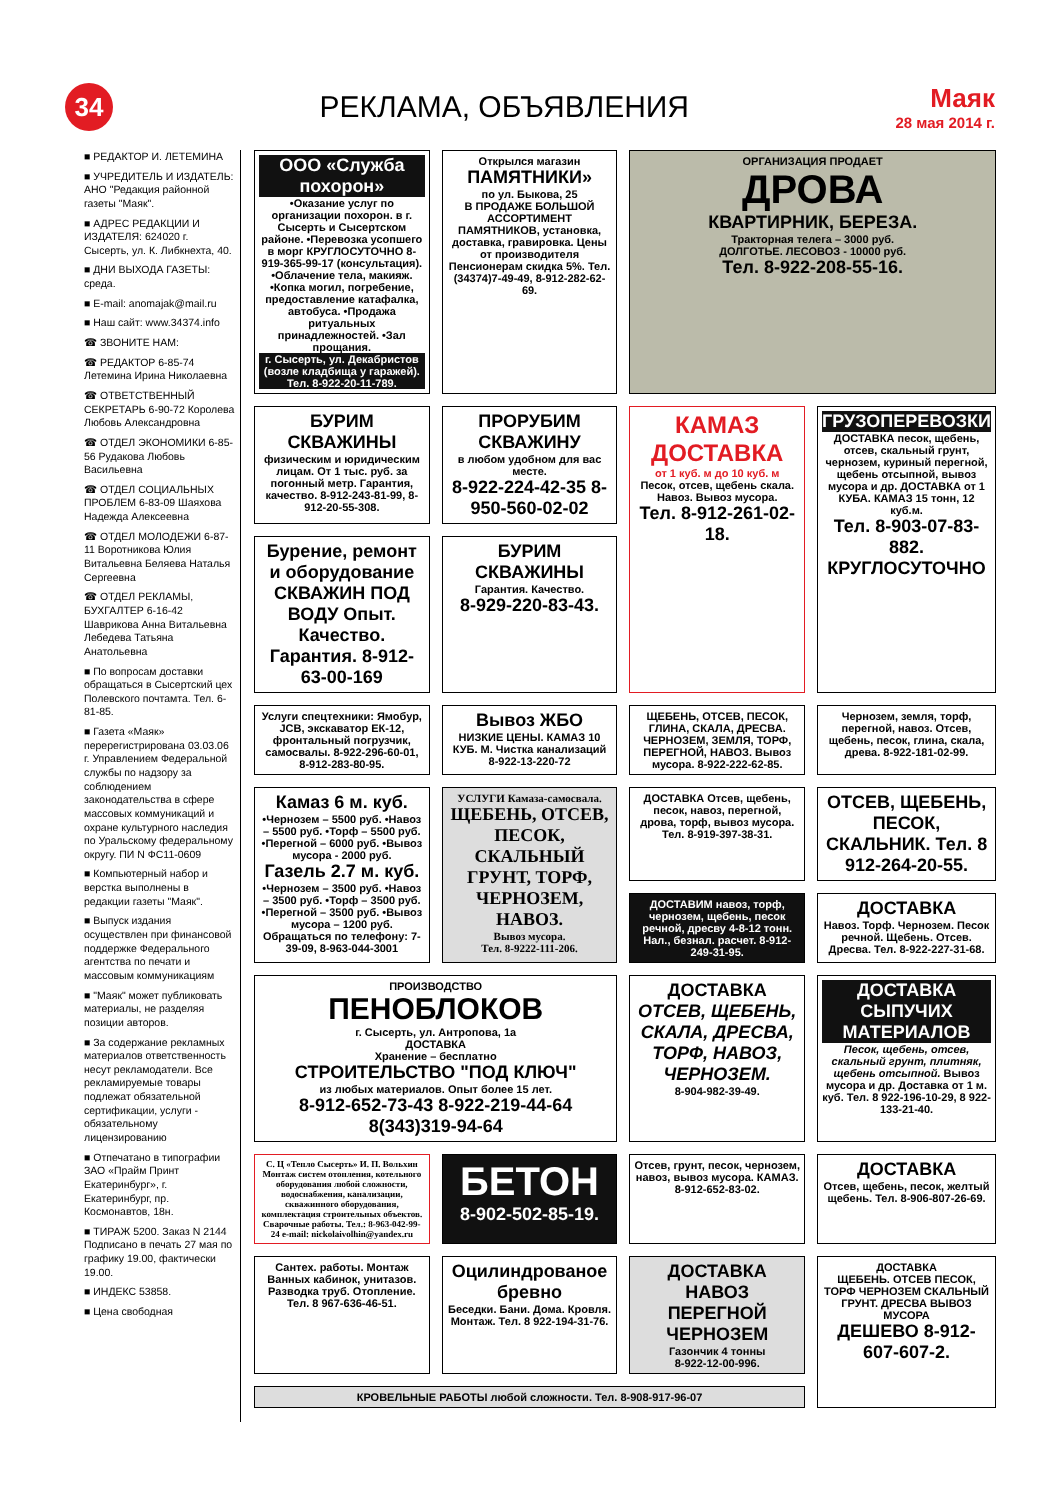34
РЕКЛАМА, ОБЪЯВЛЕНИЯ
Маяк
28 мая 2014 г.
■ РЕДАКТОР И. ЛЕТЕМИНА
■ УЧРЕДИТЕЛЬ И ИЗДАТЕЛЬ: АНО "Редакция районной газеты "Маяк".
■ АДРЕС РЕДАКЦИИ И ИЗДАТЕЛЯ: 624020 г. Сысерть, ул. К. Либкнехта, 40.
■ ДНИ ВЫХОДА ГАЗЕТЫ: среда.
■ E-mail: anomajak@mail.ru
■ Наш сайт: www.34374.info
☎ ЗВОНИТЕ НАМ:
☎ РЕДАКТОР 6-85-74 Летемина Ирина Николаевна
☎ ОТВЕТСТВЕННЫЙ СЕКРЕТАРЬ 6-90-72 Королева Любовь Александровна
☎ ОТДЕЛ ЭКОНОМИКИ 6-85-56 Рудакова Любовь Васильевна
☎ ОТДЕЛ СОЦИАЛЬНЫХ ПРОБЛЕМ 6-83-09 Шаяхова Надежда Алексеевна
☎ ОТДЕЛ МОЛОДЕЖИ 6-87-11 Воротникова Юлия Витальевна Беляева Наталья Сергеевна
☎ ОТДЕЛ РЕКЛАМЫ, БУХГАЛТЕР 6-16-42 Шаврикова Анна Витальевна Лебедева Татьяна Анатольевна
■ По вопросам доставки обращаться в Сысертский цех Полевского почтамта. Тел. 6-81-85.
■ Газета «Маяк» перерегистрирована 03.03.06 г. Управлением Федеральной службы по надзору за соблюдением законодательства в сфере массовых коммуникаций и охране культурного наследия по Уральскому федеральному округу. ПИ N ФС11-0609
■ Компьютерный набор и верстка выполнены в редакции газеты "Маяк".
■ Выпуск издания осуществлен при финансовой поддержке Федерального агентства по печати и массовым коммуникациям
■ "Маяк" может публиковать материалы, не разделяя позиции авторов.
■ За содержание рекламных материалов ответственность несут рекламодатели. Все рекламируемые товары подлежат обязательной сертификации, услуги - обязательному лицензированию
■ Отпечатано в типографии ЗАО «Прайм Принт Екатеринбург», г. Екатеринбург, пр. Космонавтов, 18н.
■ ТИРАЖ 5200. Заказ N 2144 Подписано в печать 27 мая по графику 19.00, фактически 19.00.
■ ИНДЕКС 53858.
■ Цена свободная
ООО «Служба похорон»
•Оказание услуг по организации похорон. в г. Сысерть и Сысертском районе. •Перевозка усопшего в морг КРУГЛОСУТОЧНО 8-919-365-99-17 (консультация). •Облачение тела, макияж. •Копка могил, погребение, предоставление катафалка, автобуса. •Продажа ритуальных принадлежностей. •Зал прощания.
г. Сысерть, ул. Декабристов (возле кладбища у гаражей). Тел. 8-922-20-11-789.
Открылся магазин ПАМЯТНИКИ»
по ул. Быкова, 25
В ПРОДАЖЕ БОЛЬШОЙ АССОРТИМЕНТ ПАМЯТНИКОВ, установка, доставка, гравировка. Цены от производителя Пенсионерам скидка 5%. Тел. (34374)7-49-49, 8-912-282-62-69.
ОРГАНИЗАЦИЯ ПРОДАЕТ
ДРОВА
КВАРТИРНИК, БЕРЕЗА.
Тракторная телега – 3000 руб.
ДОЛГОТЬЕ. ЛЕСОВОЗ - 10000 руб.
Тел. 8-922-208-55-16.
БУРИМ СКВАЖИНЫ
физическим и юридическим лицам. От 1 тыс. руб. за погонный метр. Гарантия, качество. 8-912-243-81-99, 8-912-20-55-308.
ПРОРУБИМ СКВАЖИНУ
в любом удобном для вас месте.
8-922-224-42-35 8-950-560-02-02
КАМАЗ ДОСТАВКА
от 1 куб. м до 10 куб. м
Песок, отсев, щебень скала. Навоз. Вывоз мусора.
Тел. 8-912-261-02-18.
ГРУЗОПЕРЕВОЗКИ
ДОСТАВКА песок, щебень, отсев, скальный грунт, чернозем, куриный перегной, щебень отсыпной, вывоз мусора и др. ДОСТАВКА от 1 КУБА. КАМАЗ 15 тонн, 12 куб.м.
Тел. 8-903-07-83-882. КРУГЛОСУТОЧНО
Бурение, ремонт и оборудование СКВАЖИН ПОД ВОДУ Опыт. Качество. Гарантия. 8-912-63-00-169
БУРИМ СКВАЖИНЫ
Гарантия. Качество.
8-929-220-83-43.
Услуги спецтехники: Ямобур, JCB, экскаватор ЕК-12, фронтальный погрузчик, самосвалы. 8-922-296-60-01, 8-912-283-80-95.
Вывоз ЖБО
НИЗКИЕ ЦЕНЫ. КАМАЗ 10 КУБ. М. Чистка канализаций 8-922-13-220-72
ЩЕБЕНЬ, ОТСЕВ, ПЕСОК, ГЛИНА, СКАЛА, ДРЕСВА. ЧЕРНОЗЕМ, ЗЕМЛЯ, ТОРФ, ПЕРЕГНОЙ, НАВОЗ. Вывоз мусора. 8-922-222-62-85.
Чернозем, земля, торф, перегной, навоз. Отсев, щебень, песок, глина, скала, древа. 8-922-181-02-99.
Камаз 6 м. куб.
•Чернозем – 5500 руб. •Навоз – 5500 руб. •Торф – 5500 руб. •Перегной – 6000 руб. •Вывоз мусора - 2000 руб.
Газель 2.7 м. куб.
•Чернозем – 3500 руб. •Навоз – 3500 руб. •Торф – 3500 руб. •Перегной – 3500 руб. •Вывоз мусора – 1200 руб.
Обращаться по телефону: 7-39-09, 8-963-044-3001
УСЛУГИ Камаза-самосвала.
ЩЕБЕНЬ, ОТСЕВ, ПЕСОК, СКАЛЬНЫЙ ГРУНТ, ТОРФ, ЧЕРНОЗЕМ, НАВОЗ.
Вывоз мусора.
Тел. 8-9222-111-206.
ДОСТАВКА Отсев, щебень, песок, навоз, перегной, дрова, торф, вывоз мусора. Тел. 8-919-397-38-31.
ОТСЕВ, ЩЕБЕНЬ, ПЕСОК, СКАЛЬНИК. Тел. 8 912-264-20-55.
ДОСТАВИМ навоз, торф, чернозем, щебень, песок речной, дресву 4-8-12 тонн. Нал., безнал. расчет. 8-912-249-31-95.
ДОСТАВКА
Навоз. Торф. Чернозем. Песок речной. Щебень. Отсев. Дресва. Тел. 8-922-227-31-68.
ПРОИЗВОДСТВО
ПЕНОБЛОКОВ
г. Сысерть, ул. Антропова, 1а
ДОСТАВКА
Хранение – бесплатно
СТРОИТЕЛЬСТВО "ПОД КЛЮЧ"
из любых материалов. Опыт более 15 лет.
8-912-652-73-43 8-922-219-44-64 8(343)319-94-64
ДОСТАВКА
ОТСЕВ, ЩЕБЕНЬ, СКАЛА, ДРЕСВА, ТОРФ, НАВОЗ, ЧЕРНОЗЕМ.
8-904-982-39-49.
ДОСТАВКА СЫПУЧИХ МАТЕРИАЛОВ
Песок, щебень, отсев, скальный грунт, плитняк, щебень отсыпной. Вывоз мусора и др. Доставка от 1 м. куб. Тел. 8 922-196-10-29, 8 922-133-21-40.
С. Ц «Тепло Сысерть» И. П. Вольхин Монтаж систем отопления, котельного оборудования любой сложности, водоснабжения, канализации, скважинного оборудования, комплектация строительных объектов. Сварочные работы. Тел.: 8-963-042-99-24 e-mail: nickolaivolhin@yandex.ru
БЕТОН
8-902-502-85-19.
Отсев, грунт, песок, чернозем, навоз, вывоз мусора. КАМАЗ. 8-912-652-83-02.
ДОСТАВКА
Отсев, щебень, песок, желтый щебень. Тел. 8-906-807-26-69.
Сантех. работы. Монтаж Ванных кабинок, унитазов. Разводка труб. Отопление. Тел. 8 967-636-46-51.
Оцилиндрованое бревно
Беседки. Бани. Дома. Кровля. Монтаж. Тел. 8 922-194-31-76.
ДОСТАВКА НАВОЗ ПЕРЕГНОЙ ЧЕРНОЗЕМ
Газончик 4 тонны
8-922-12-00-996.
ДОСТАВКА
ЩЕБЕНЬ. ОТСЕВ ПЕСОК, ТОРФ ЧЕРНОЗЕМ СКАЛЬНЫЙ ГРУНТ. ДРЕСВА ВЫВОЗ МУСОРА
ДЕШЕВО 8-912-607-607-2.
КРОВЕЛЬНЫЕ РАБОТЫ любой сложности. Тел. 8-908-917-96-07